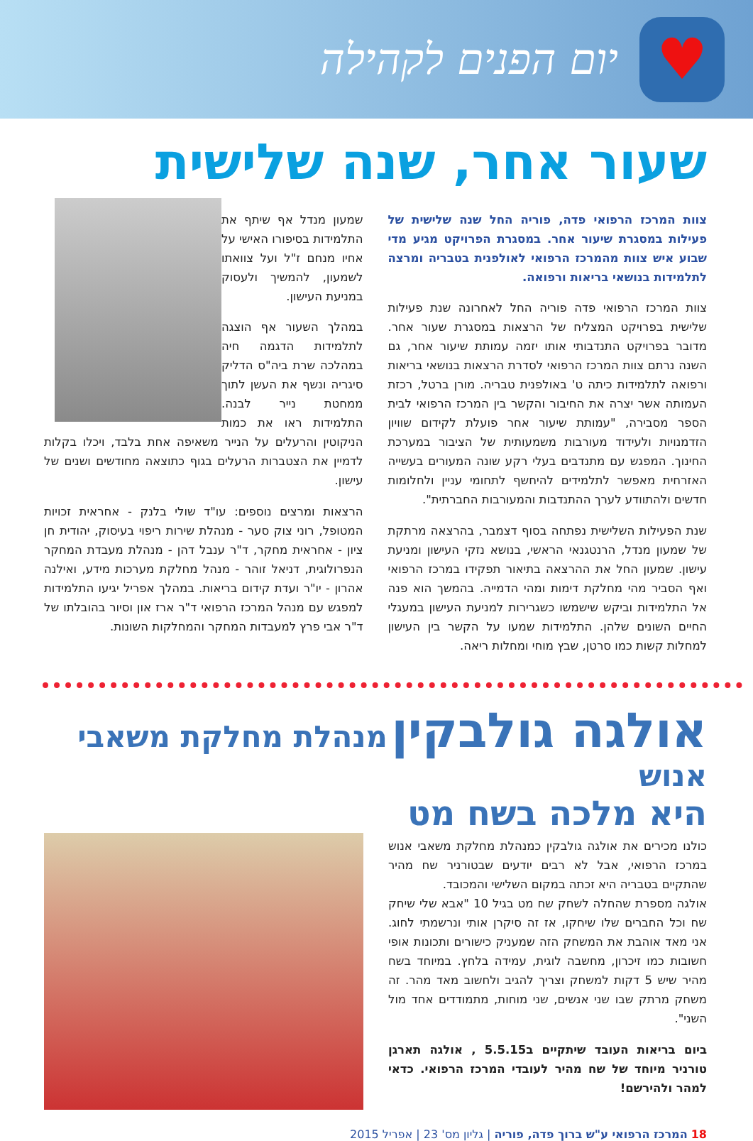♥
יום הפנים לקהילה
שעור אחר, שנה שלישית
צוות המרכז הרפואי פדה, פוריה החל שנה שלישית של פעילות במסגרת שיעור אחר. במסגרת הפרויקט מגיע מדי שבוע איש צוות מהמרכז הרפואי לאולפנית בטבריה ומרצה לתלמידות בנושאי בריאות ורפואה.
צוות המרכז הרפואי פדה פוריה החל לאחרונה שנת פעילות שלישית בפרויקט המצליח של הרצאות במסגרת שעור אחר. מדובר בפרויקט התנדבותי אותו יזמה עמותת שיעור אחר, גם השנה נרתם צוות המרכז הרפואי לסדרת הרצאות בנושאי בריאות ורפואה לתלמידות כיתה ט' באולפנית טבריה. מורן ברטל, רכזת העמותה אשר יצרה את החיבור והקשר בין המרכז הרפואי לבית הספר מסבירה, "עמותת שיעור אחר פועלת לקידום שוויון הזדמנויות ולעידוד מעורבות משמעותית של הציבור במערכת החינוך. המפגש עם מתנדבים בעלי רקע שונה המעורים בעשייה האזרחית מאפשר לתלמידים להיחשף לתחומי עניין ולחלומות חדשים ולהתוודע לערך ההתנדבות והמעורבות החברתית".
שנת הפעילות השלישית נפתחה בסוף דצמבר, בהרצאה מרתקת של שמעון מנדל, הרנטגנאי הראשי, בנושא נזקי העישון ומניעת עישון. שמעון החל את ההרצאה בתיאור תפקידו במרכז הרפואי ואף הסביר מהי מחלקת דימות ומהי הדמייה. בהמשך הוא פנה אל התלמידות וביקש שישמשו כשגרירות למניעת העישון במעגלי החיים השונים שלהן. התלמידות שמעו על הקשר בין העישון למחלות קשות כמו סרטן, שבץ מוחי ומחלות ריאה.
שמעון מנדל אף שיתף את התלמידות בסיפורו האישי על אחיו מנחם ז"ל ועל צוואתו לשמעון, להמשיך ולעסוק במניעת העישון.
במהלך השעור אף הוצגה לתלמידות הדגמה חיה במהלכה שרת ביה"ס הדליק סיגריה ונשף את העשן לתוך ממחטת נייר לבנה. התלמידות ראו את כמות הניקוטין והרעלים על הנייר משאיפה אחת בלבד, ויכלו בקלות לדמיין את הצטברות הרעלים בגוף כתוצאה מחודשים ושנים של עישון.
הרצאות ומרצים נוספים: עו"ד שולי בלנק - אחראית זכויות המטופל, רוני צוק סער - מנהלת שירות ריפוי בעיסוק, יהודית חן ציון - אחראית מחקר, ד"ר ענבל דהן - מנהלת מעבדת המחקר הנפרולוגית, דניאל זוהר - מנהל מחלקת מערכות מידע, ואילנה אהרון - יו"ר ועדת קידום בריאות. במהלך אפריל יגיעו התלמידות למפגש עם מנהל המרכז הרפואי ד"ר ארז און וסיור בהובלתו של ד"ר אבי פרץ למעבדות המחקר והמחלקות השונות.
אולגה גולבקין מנהלת מחלקת משאבי אנוש
היא מלכה בשח מט
כולנו מכירים את אולגה גולבקין כמנהלת מחלקת משאבי אנוש במרכז הרפואי, אבל לא רבים יודעים שבטורניר שח מהיר שהתקיים בטבריה היא זכתה במקום השלישי והמכובד.
אולגה מספרת שהחלה לשחק שח מט בגיל 10 "אבא שלי שיחק שח וכל החברים שלו שיחקו, אז זה סיקרן אותי ונרשמתי לחוג. אני מאד אוהבת את המשחק הזה שמעניק כישורים ותכונות אופי חשובות כמו זיכרון, מחשבה לוגית, עמידה בלחץ. במיוחד בשח מהיר שיש 5 דקות למשחק וצריך להגיב ולחשוב מאד מהר. זה משחק מרתק שבו שני אנשים, שני מוחות, מתמודדים אחד מול השני".
ביום בריאות העובד שיתקיים ב5.5.15 , אולגה תארגן טורניר מיוחד של שח מהיר לעובדי המרכז הרפואי. כדאי למהר ולהירשם!
18 המרכז הרפואי ע"ש ברוך פדה, פוריה | גליון מס' 23 | אפריל 2015